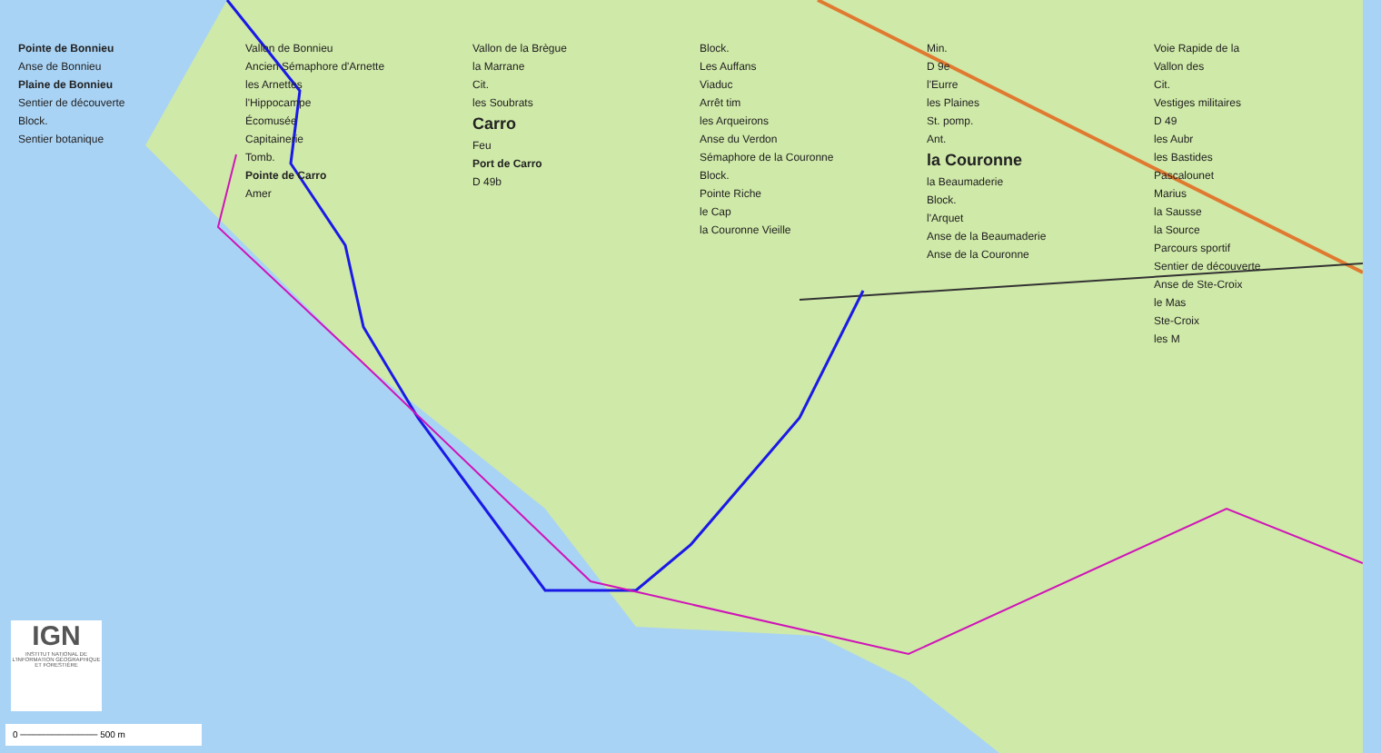Pointe de Bonnieu
Anse de Bonnieu
Plaine de Bonnieu
Sentier de découverte
Block.
Sentier botanique
Vallon de Bonnieu
Ancien Sémaphore d'Arnette
les Arnettes
l'Hippocampe
Écomusée
Capitainerie
Tomb.
Pointe de Carro
Amer
Vallon de la Brègue
la Marrane
Cit.
les Soubrats
Carro
Feu
Port de Carro
D 49b
Block.
Les Auffans
Viaduc
Arrêt tim
les Arqueirons
Anse du Verdon
Sémaphore de la Couronne
Block.
Pointe Riche
le Cap
la Couronne Vieille
Min.
D 9e
l'Eurre
les Plaines
St. pomp.
Ant.
la Couronne
la Beaumaderie
Block.
l'Arquet
Anse de la Beaumaderie
Anse de la Couronne
Voie Rapide de la
Vallon des
Cit.
Vestiges militaires
D 49
les Aubr
les Bastides
Pascalounet
Marius
la Sausse
la Source
Parcours sportif
Sentier de découverte
Anse de Ste-Croix
le Mas
Ste-Croix
les M
IGN
INSTITUT NATIONAL DE L'INFORMATION GÉOGRAPHIQUE ET FORESTIÈRE
0 ──────────── 500 m